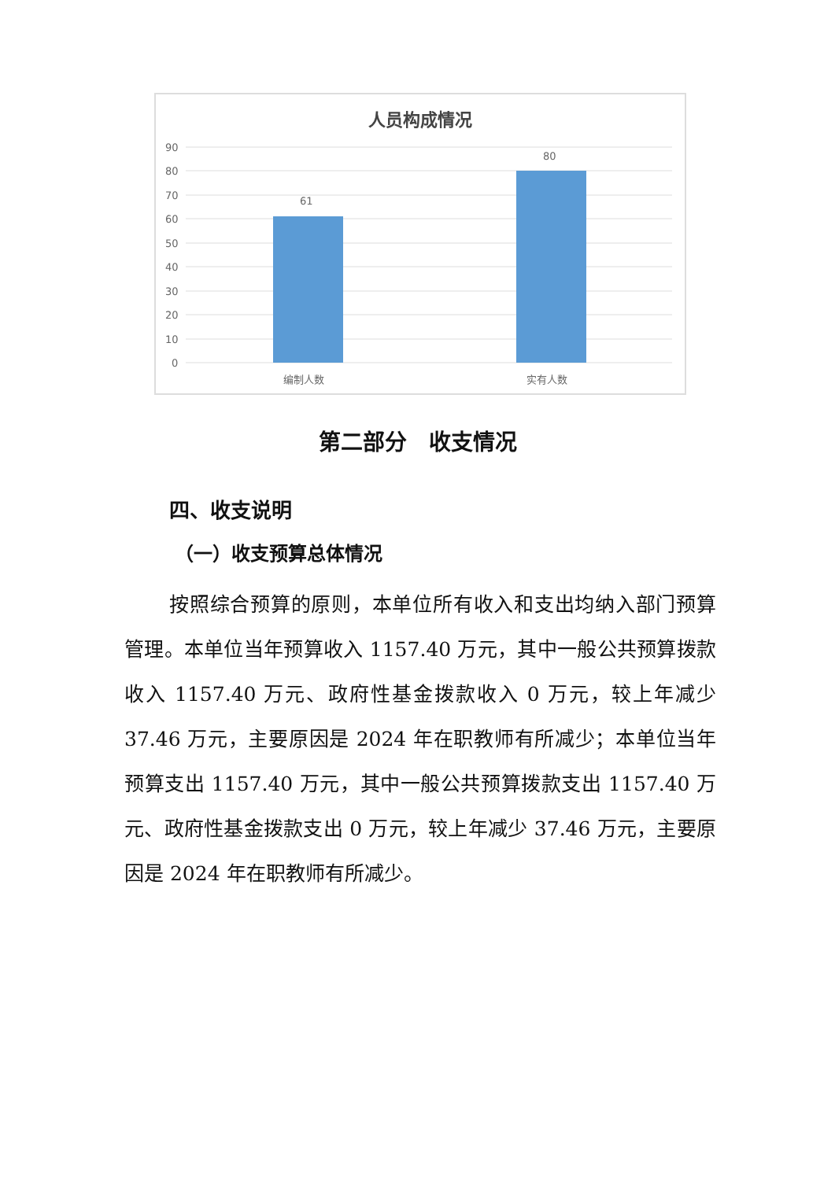人员构成情况
90
80
70
60
50
40
30
20
10
0
61
80
编制人数
实有人数
第二部分　收支情况
四、收支说明
（一）收支预算总体情况
按照综合预算的原则，本单位所有收入和支出均纳入部门预算管理。本单位当年预算收入 1157.40 万元，其中一般公共预算拨款收入 1157.40 万元、政府性基金拨款收入 0 万元，较上年减少 37.46 万元，主要原因是 2024 年在职教师有所减少；本单位当年预算支出 1157.40 万元，其中一般公共预算拨款支出 1157.40 万元、政府性基金拨款支出 0 万元，较上年减少 37.46 万元，主要原因是 2024 年在职教师有所减少。